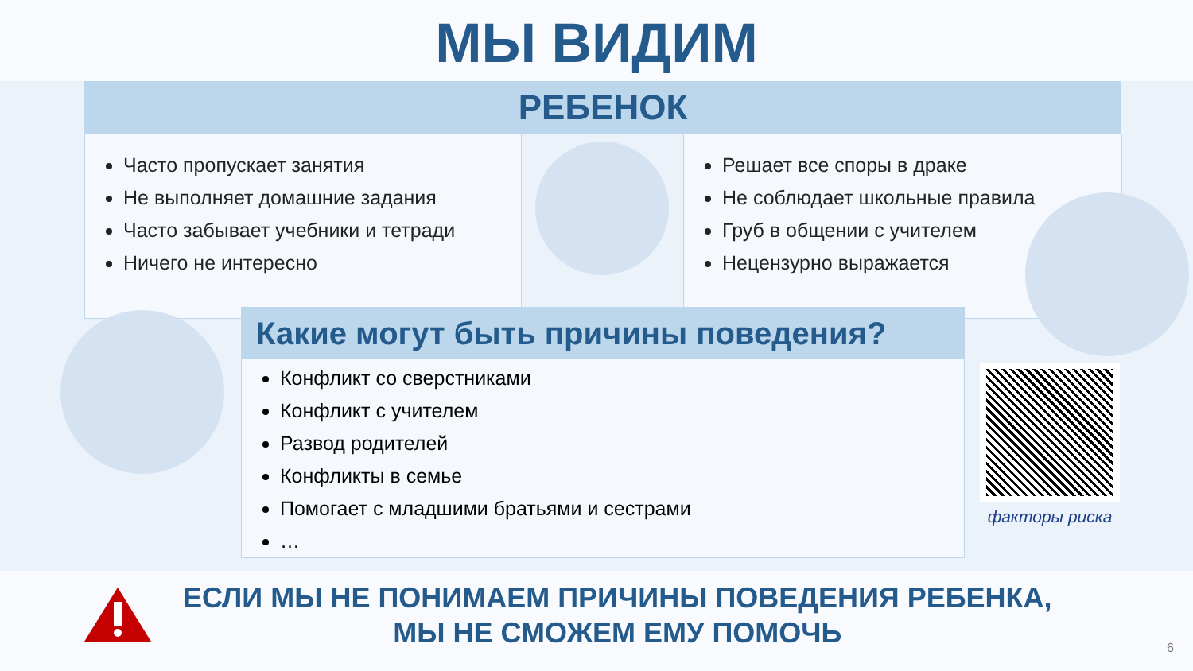МЫ ВИДИМ
РЕБЕНОК
Часто пропускает занятия
Не выполняет домашние задания
Часто забывает учебники и тетради
Ничего не интересно
Решает все споры в драке
Не соблюдает школьные правила
Груб в общении с учителем
Нецензурно выражается
Какие могут быть причины поведения?
Конфликт со сверстниками
Конфликт с учителем
Развод родителей
Конфликты в семье
Помогает с младшими братьями и сестрами
…
факторы риска
ЕСЛИ МЫ НЕ ПОНИМАЕМ ПРИЧИНЫ ПОВЕДЕНИЯ РЕБЕНКА,
МЫ НЕ СМОЖЕМ ЕМУ ПОМОЧЬ
6